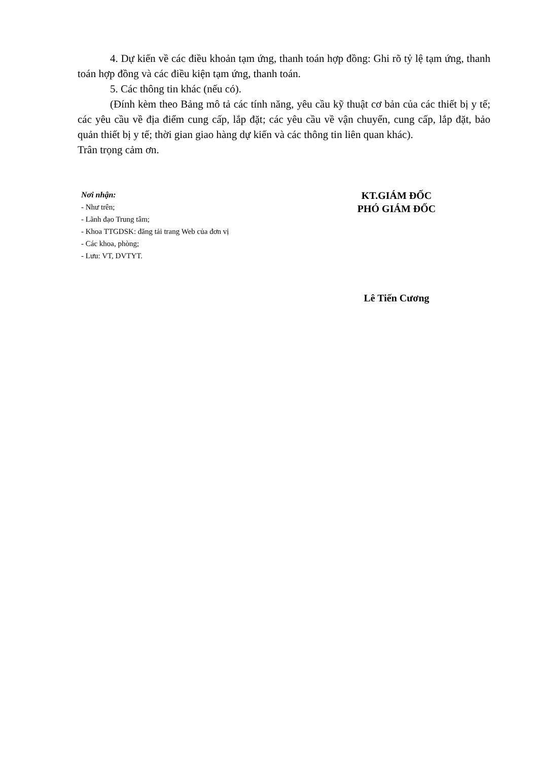4. Dự kiến về các điều khoản tạm ứng, thanh toán hợp đồng: Ghi rõ tỷ lệ tạm ứng, thanh toán hợp đồng và các điều kiện tạm ứng, thanh toán.
5. Các thông tin khác (nếu có).
(Đính kèm theo Bảng mô tả các tính năng, yêu cầu kỹ thuật cơ bản của các thiết bị y tế; các yêu cầu về địa điểm cung cấp, lắp đặt; các yêu cầu về vận chuyển, cung cấp, lắp đặt, bảo quản thiết bị y tế; thời gian giao hàng dự kiến và các thông tin liên quan khác).
Trân trọng cảm ơn.
Nơi nhận:
- Như trên;
- Lãnh đạo Trung tâm;
- Khoa TTGDSK: đăng tải trang Web của đơn vị
- Các khoa, phòng;
- Lưu: VT, DVTYT.
KT.GIÁM ĐỐC
PHÓ GIÁM ĐỐC
Lê Tiến Cương